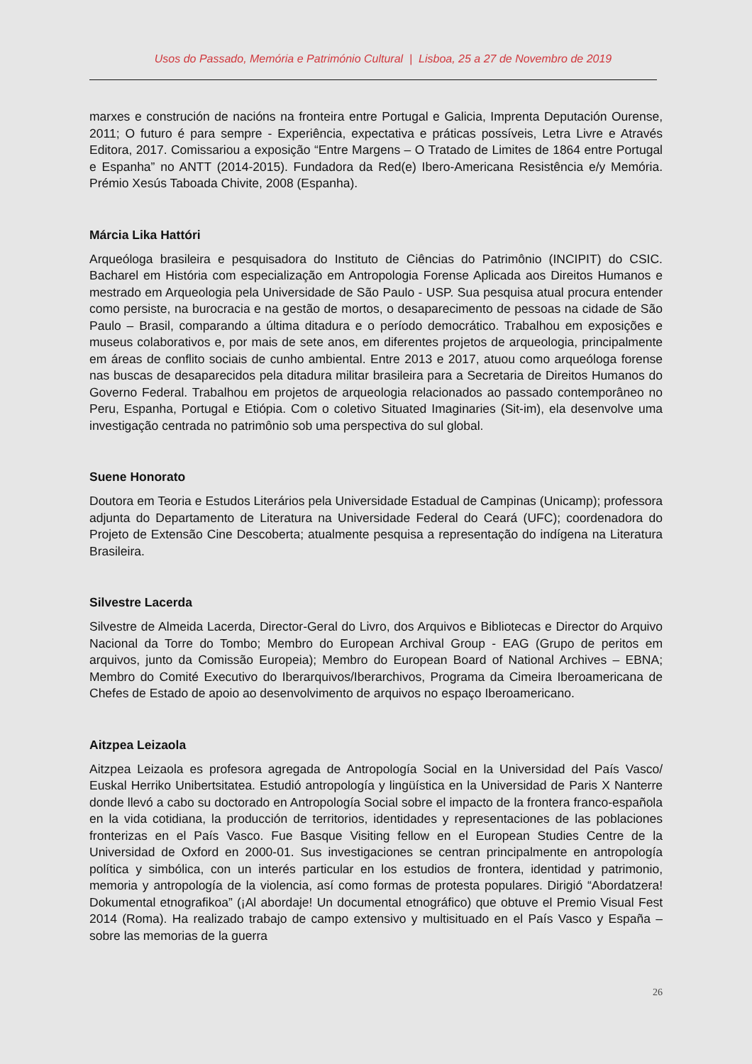Usos do Passado, Memória e Património Cultural | Lisboa, 25 a 27 de Novembro de 2019
marxes e construción de nacións na fronteira entre Portugal e Galicia, Imprenta Deputación Ourense, 2011; O futuro é para sempre - Experiência, expectativa e práticas possíveis, Letra Livre e Através Editora, 2017. Comissariou a exposição “Entre Margens – O Tratado de Limites de 1864 entre Portugal e Espanha” no ANTT (2014-2015). Fundadora da Red(e) Ibero-Americana Resistência e/y Memória. Prémio Xesús Taboada Chivite, 2008 (Espanha).
Márcia Lika Hattóri
Arqueóloga brasileira e pesquisadora do Instituto de Ciências do Patrimônio (INCIPIT) do CSIC. Bacharel em História com especialização em Antropologia Forense Aplicada aos Direitos Humanos e mestrado em Arqueologia pela Universidade de São Paulo - USP. Sua pesquisa atual procura entender como persiste, na burocracia e na gestão de mortos, o desaparecimento de pessoas na cidade de São Paulo – Brasil, comparando a última ditadura e o período democrático. Trabalhou em exposições e museus colaborativos e, por mais de sete anos, em diferentes projetos de arqueologia, principalmente em áreas de conflito sociais de cunho ambiental. Entre 2013 e 2017, atuou como arqueóloga forense nas buscas de desaparecidos pela ditadura militar brasileira para a Secretaria de Direitos Humanos do Governo Federal. Trabalhou em projetos de arqueologia relacionados ao passado contemporâneo no Peru, Espanha, Portugal e Etiópia. Com o coletivo Situated Imaginaries (Sit-im), ela desenvolve uma investigação centrada no patrimônio sob uma perspectiva do sul global.
Suene Honorato
Doutora em Teoria e Estudos Literários pela Universidade Estadual de Campinas (Unicamp); professora adjunta do Departamento de Literatura na Universidade Federal do Ceará (UFC); coordenadora do Projeto de Extensão Cine Descoberta; atualmente pesquisa a representação do indígena na Literatura Brasileira.
Silvestre Lacerda
Silvestre de Almeida Lacerda, Director-Geral do Livro, dos Arquivos e Bibliotecas e Director do Arquivo Nacional da Torre do Tombo; Membro do European Archival Group - EAG (Grupo de peritos em arquivos, junto da Comissão Europeia); Membro do European Board of National Archives – EBNA; Membro do Comité Executivo do Iberarquivos/Iberarchivos, Programa da Cimeira Iberoamericana de Chefes de Estado de apoio ao desenvolvimento de arquivos no espaço Iberoamericano.
Aitzpea Leizaola
Aitzpea Leizaola es profesora agregada de Antropología Social en la Universidad del País Vasco/ Euskal Herriko Unibertsitatea. Estudió antropología y lingüística en la Universidad de Paris X Nanterre donde llevó a cabo su doctorado en Antropología Social sobre el impacto de la frontera franco-española en la vida cotidiana, la producción de territorios, identidades y representaciones de las poblaciones fronterizas en el País Vasco. Fue Basque Visiting fellow en el European Studies Centre de la Universidad de Oxford en 2000-01. Sus investigaciones se centran principalmente en antropología política y simbólica, con un interés particular en los estudios de frontera, identidad y patrimonio, memoria y antropología de la violencia, así como formas de protesta populares. Dirigió “Abordatzera! Dokumental etnografikoa” (¡Al abordaje! Un documental etnográfico) que obtuve el Premio Visual Fest 2014 (Roma). Ha realizado trabajo de campo extensivo y multisituado en el País Vasco y España –sobre las memorias de la guerra
26